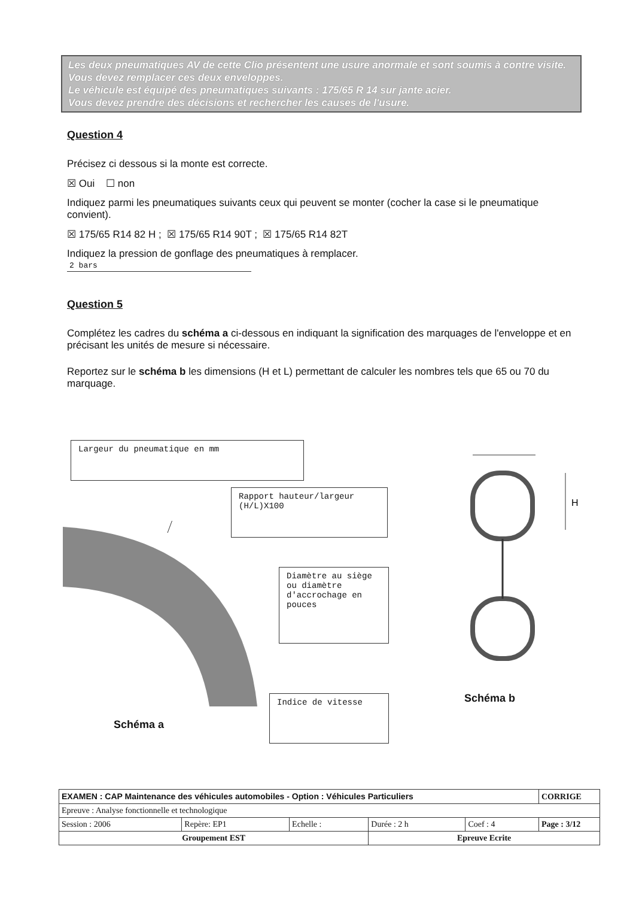Les deux pneumatiques AV de cette Clio présentent une usure anormale et sont soumis à contre visite. Vous devez remplacer ces deux enveloppes.
Le véhicule est équipé des pneumatiques suivants : 175/65 R 14 sur jante acier.
Vous devez prendre des décisions et rechercher les causes de l'usure.
Question 4
Précisez ci dessous si la monte est correcte.
☒ Oui ☐ non
Indiquez parmi les pneumatiques suivants ceux qui peuvent se monter (cocher la case si le pneumatique convient).
☒ 175/65 R14 82 H ; ☒ 175/65 R14 90T ; ☒ 175/65 R14 82T
Indiquez la pression de gonflage des pneumatiques à remplacer.
2 bars
Question 5
Complétez les cadres du schéma a ci-dessous en indiquant la signification des marquages de l'enveloppe et en précisant les unités de mesure si nécessaire.
Reportez sur le schéma b les dimensions (H et L) permettant de calculer les nombres tels que 65 ou 70 du marquage.
Largeur du pneumatique en mm
Rapport hauteur/largeur (H/L)X100
Diamètre au siège ou diamètre d'accrochage en pouces
Indice de vitesse
Schéma a
H
Schéma b
| EXAMEN : CAP Maintenance des véhicules automobiles - Option : Véhicules Particuliers | | | | | CORRIGE |
| Epreuve : Analyse fonctionnelle et technologique | | | | | |
| Session : 2006 | Repère: EP1 | Echelle : | Durée : 2 h | Coef : 4 | Page : 3/12 |
| Groupement EST | | | Epreuve Ecrite | | |